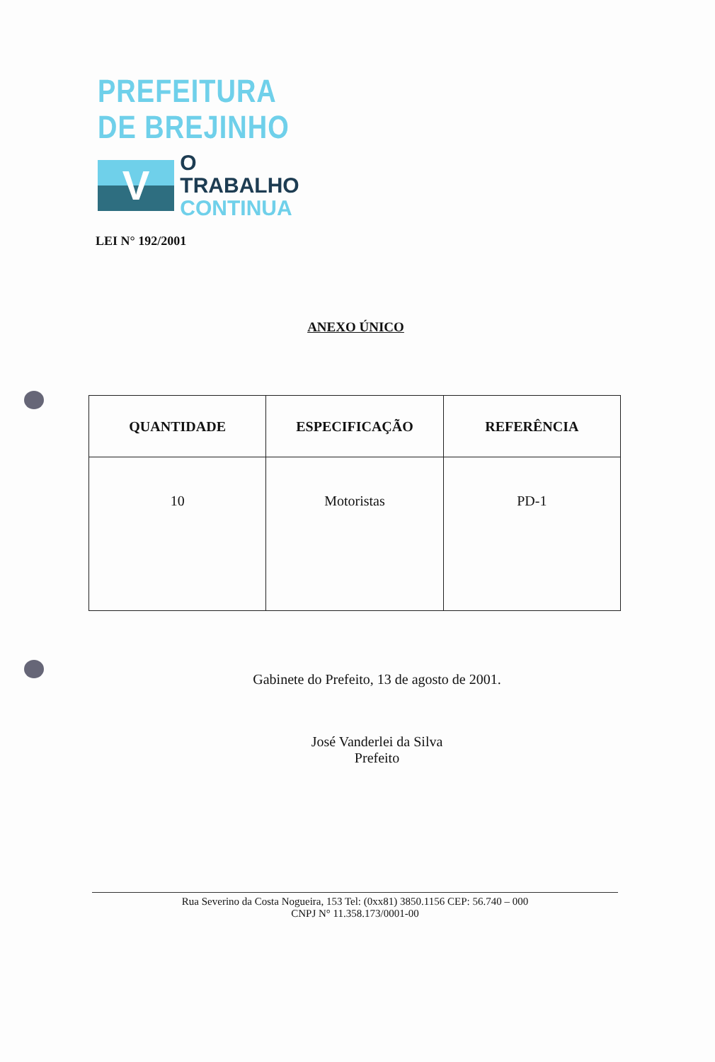PREFEITURA DE BREJINHO
V
O TRABALHO
CONTINUA
LEI N° 192/2001
ANEXO ÚNICO
| QUANTIDADE | ESPECIFICAÇÃO | REFERÊNCIA |
| --- | --- | --- |
| 10 | Motoristas | PD-1 |
Gabinete do Prefeito, 13 de agosto de 2001.
José Vanderlei da Silva
Prefeito
Rua Severino da Costa Nogueira, 153 Tel: (0xx81) 3850.1156 CEP: 56.740 – 000
CNPJ N° 11.358.173/0001-00